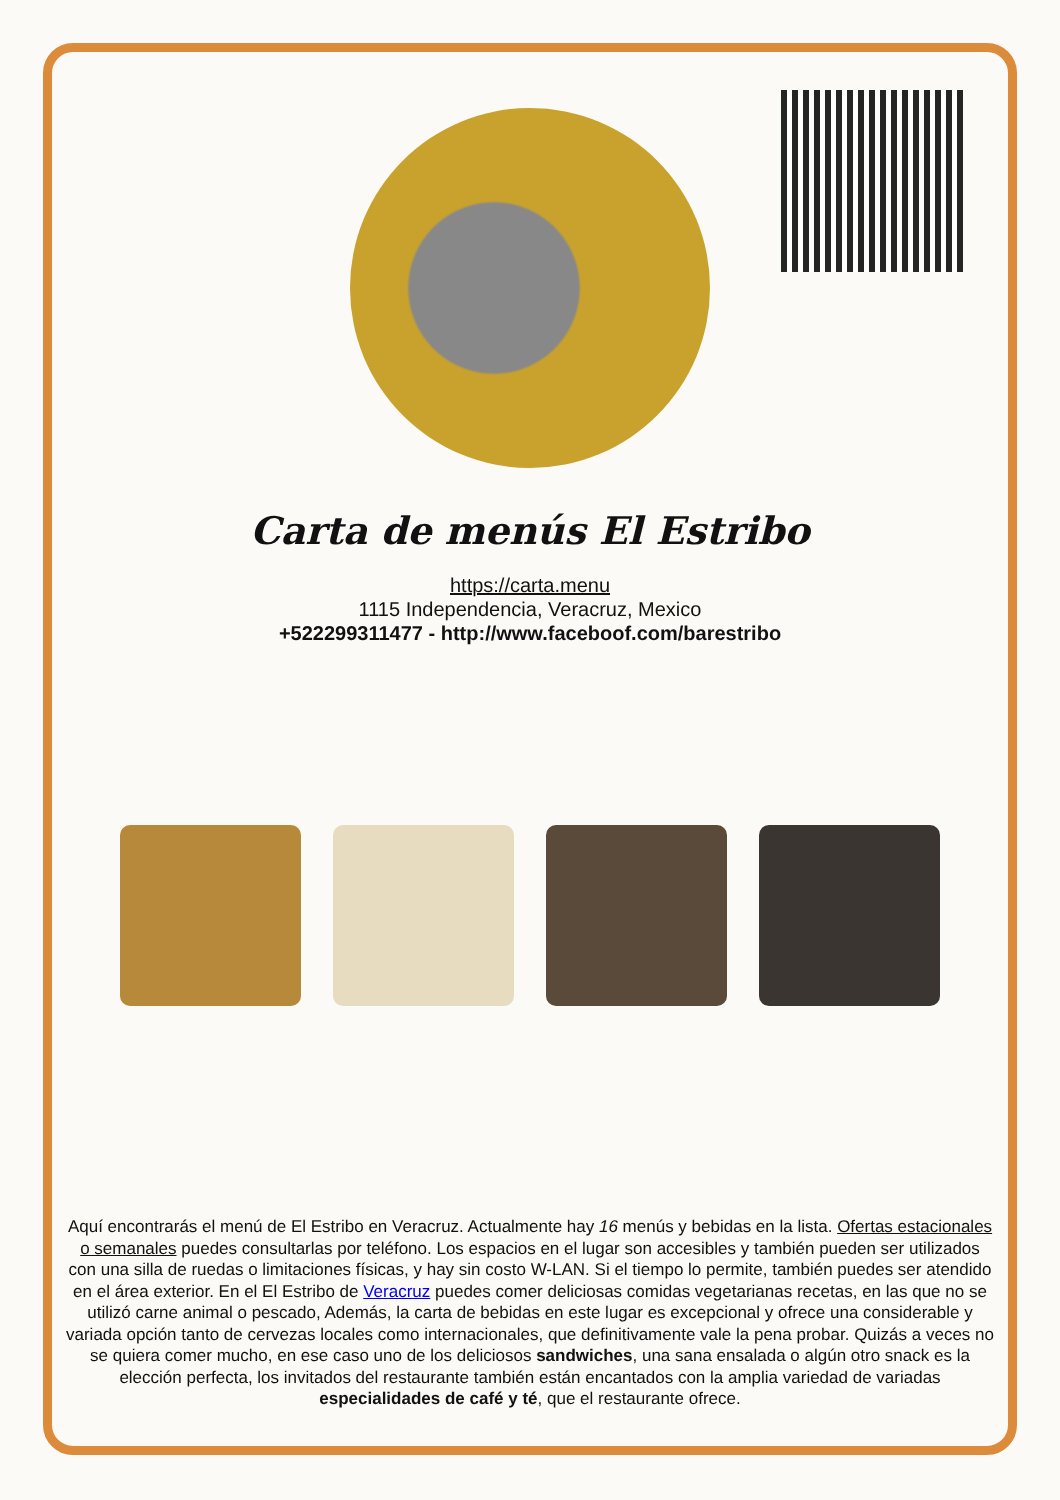Carta de menús El Estribo
https://carta.menu
1115 Independencia, Veracruz, Mexico
+522299311477 - http://www.faceboof.com/barestribo
Aquí encontrarás el menú de El Estribo en Veracruz. Actualmente hay 16 menús y bebidas en la lista. Ofertas estacionales o semanales puedes consultarlas por teléfono. Los espacios en el lugar son accesibles y también pueden ser utilizados con una silla de ruedas o limitaciones físicas, y hay sin costo W-LAN. Si el tiempo lo permite, también puedes ser atendido en el área exterior. En el El Estribo de Veracruz puedes comer deliciosas comidas vegetarianas recetas, en las que no se utilizó carne animal o pescado, Además, la carta de bebidas en este lugar es excepcional y ofrece una considerable y variada opción tanto de cervezas locales como internacionales, que definitivamente vale la pena probar. Quizás a veces no se quiera comer mucho, en ese caso uno de los deliciosos sandwiches, una sana ensalada o algún otro snack es la elección perfecta, los invitados del restaurante también están encantados con la amplia variedad de variadas especialidades de café y té, que el restaurante ofrece.